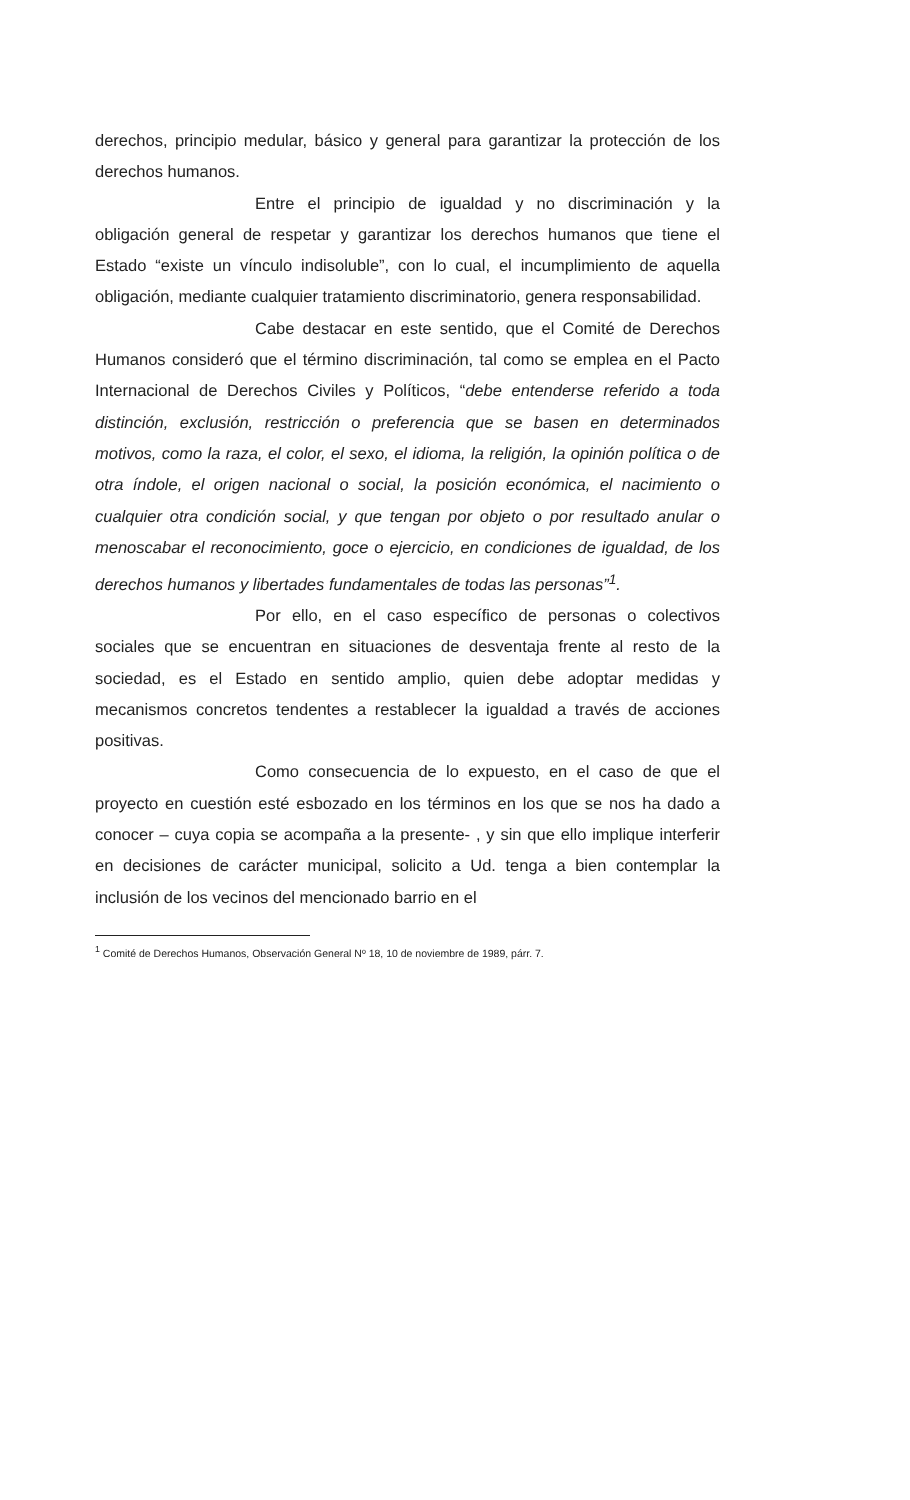derechos, principio medular, básico y general para garantizar la protección de los derechos humanos.
Entre el principio de igualdad y no discriminación y la obligación general de respetar y garantizar los derechos humanos que tiene el Estado “existe un vínculo indisoluble”, con lo cual, el incumplimiento de aquella obligación, mediante cualquier tratamiento discriminatorio, genera responsabilidad.
Cabe destacar en este sentido, que el Comité de Derechos Humanos consideró que el término discriminación, tal como se emplea en el Pacto Internacional de Derechos Civiles y Políticos, “debe entenderse referido a toda distinción, exclusión, restricción o preferencia que se basen en determinados motivos, como la raza, el color, el sexo, el idioma, la religión, la opinión política o de otra índole, el origen nacional o social, la posición económica, el nacimiento o cualquier otra condición social, y que tengan por objeto o por resultado anular o menoscabar el reconocimiento, goce o ejercicio, en condiciones de igualdad, de los derechos humanos y libertades fundamentales de todas las personas”<sup>1</sup>.
Por ello, en el caso específico de personas o colectivos sociales que se encuentran en situaciones de desventaja frente al resto de la sociedad, es el Estado en sentido amplio, quien debe adoptar medidas y mecanismos concretos tendentes a restablecer la igualdad a través de acciones positivas.
Como consecuencia de lo expuesto, en el caso de que el proyecto en cuestión esté esbozado en los términos en los que se nos ha dado a conocer – cuya copia se acompaña a la presente- , y sin que ello implique interferir en decisiones de carácter municipal, solicito a Ud. tenga a bien contemplar la inclusión de los vecinos del mencionado barrio en el
<sup>1</sup> Comité de Derechos Humanos, Observación General Nº 18, 10 de noviembre de 1989, párr. 7.